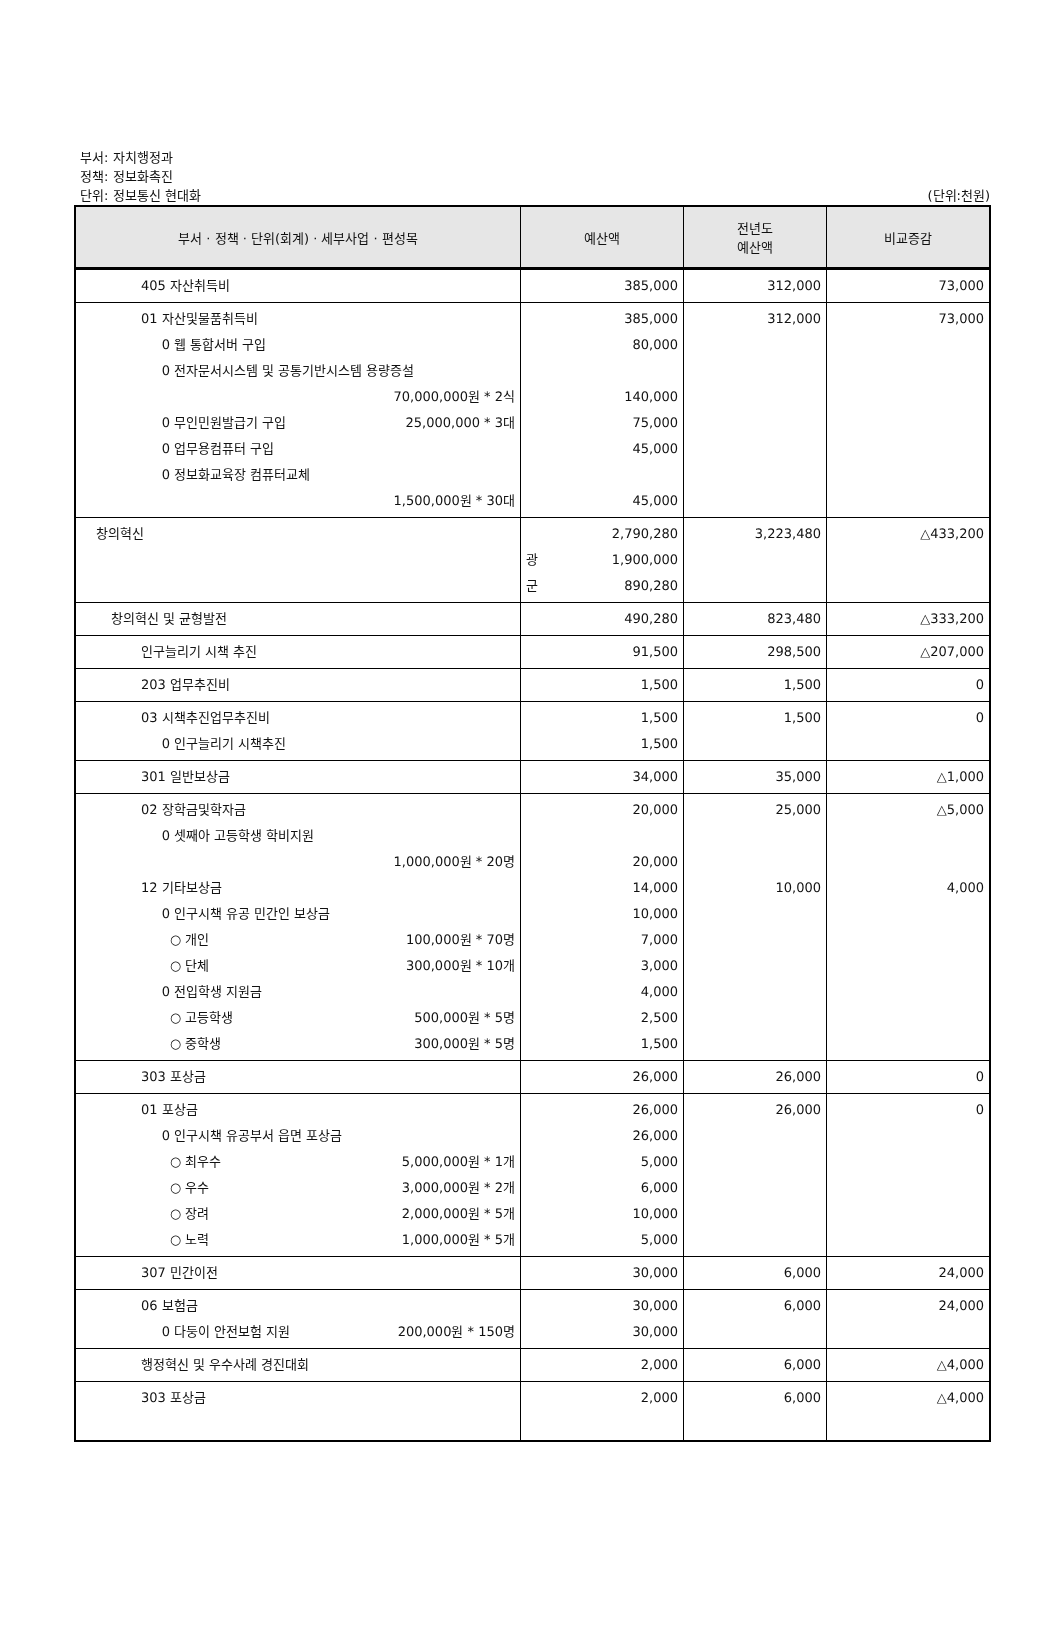부서: 자치행정과
정책: 정보화촉진
단위: 정보통신 현대화 (단위:천원)
| 부서 · 정책 · 단위(회계) · 세부사업 · 편성목 | 예산액 | 전년도 예산액 | 비교증감 |
| --- | --- | --- | --- |
| 405 자산취득비 | 385,000 | 312,000 | 73,000 |
| 01 자산및물품취득비 0 웹 통합서버 구입 0 전자문서시스템 및 공통기반시스템 용량증설 70,000,000원 * 2식 0 무인민원발급기 구입 25,000,000 * 3대 0 업무용컴퓨터 구입 0 정보화교육장 컴퓨터교체 1,500,000원 * 30대 | 385,000 80,000 140,000 75,000 45,000 45,000 | 312,000 | 73,000 |
| 창의혁신 | 2,790,280 광 1,900,000 군 890,280 | 3,223,480 | △433,200 |
| 창의혁신 및 균형발전 | 490,280 | 823,480 | △333,200 |
| 인구늘리기 시책 추진 | 91,500 | 298,500 | △207,000 |
| 203 업무추진비 | 1,500 | 1,500 | 0 |
| 03 시책추진업무추진비 0 인구늘리기 시책추진 | 1,500 1,500 | 1,500 | 0 |
| 301 일반보상금 | 34,000 | 35,000 | △1,000 |
| 02 장학금및학자금 0 셋째아 고등학생 학비지원 1,000,000원 * 20명 12 기타보상금 0 인구시책 유공 민간인 보상금 ○ 개인 100,000원 * 70명 ○ 단체 300,000원 * 10개 0 전입학생 지원금 ○ 고등학생 500,000원 * 5명 ○ 중학생 300,000원 * 5명 | 20,000 20,000 14,000 10,000 7,000 3,000 4,000 2,500 1,500 | 25,000 10,000 | △5,000 4,000 |
| 303 포상금 | 26,000 | 26,000 | 0 |
| 01 포상금 0 인구시책 유공부서 읍면 포상금 ○ 최우수 5,000,000원 * 1개 ○ 우수 3,000,000원 * 2개 ○ 장려 2,000,000원 * 5개 ○ 노력 1,000,000원 * 5개 | 26,000 26,000 5,000 6,000 10,000 5,000 | 26,000 | 0 |
| 307 민간이전 | 30,000 | 6,000 | 24,000 |
| 06 보험금 0 다둥이 안전보험 지원 200,000원 * 150명 | 30,000 30,000 | 6,000 | 24,000 |
| 행정혁신 및 우수사례 경진대회 | 2,000 | 6,000 | △4,000 |
| 303 포상금 | 2,000 | 6,000 | △4,000 |